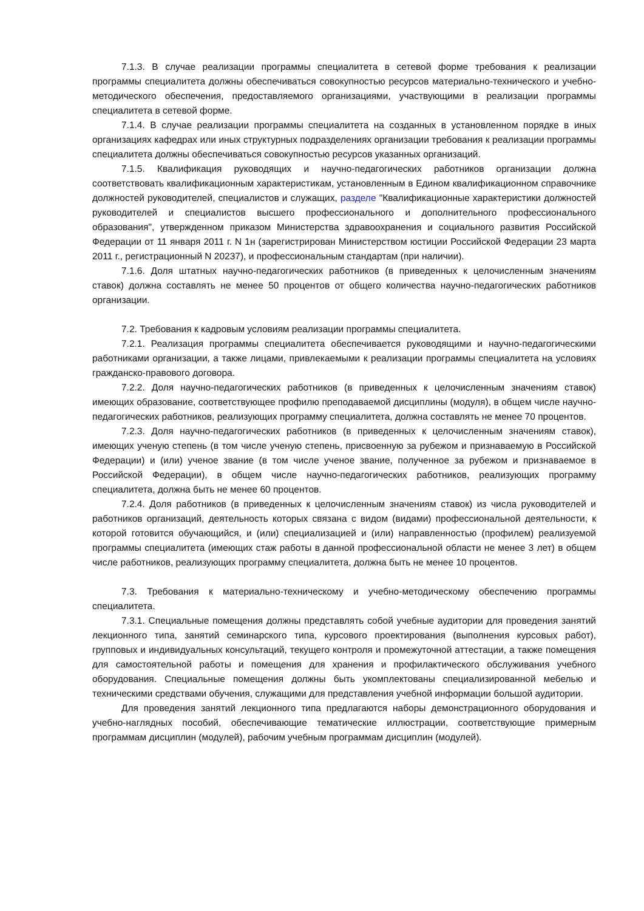7.1.3. В случае реализации программы специалитета в сетевой форме требования к реализации программы специалитета должны обеспечиваться совокупностью ресурсов материально-технического и учебно-методического обеспечения, предоставляемого организациями, участвующими в реализации программы специалитета в сетевой форме.
7.1.4. В случае реализации программы специалитета на созданных в установленном порядке в иных организациях кафедрах или иных структурных подразделениях организации требования к реализации программы специалитета должны обеспечиваться совокупностью ресурсов указанных организаций.
7.1.5. Квалификация руководящих и научно-педагогических работников организации должна соответствовать квалификационным характеристикам, установленным в Едином квалификационном справочнике должностей руководителей, специалистов и служащих, разделе "Квалификационные характеристики должностей руководителей и специалистов высшего профессионального и дополнительного профессионального образования", утвержденном приказом Министерства здравоохранения и социального развития Российской Федерации от 11 января 2011 г. N 1н (зарегистрирован Министерством юстиции Российской Федерации 23 марта 2011 г., регистрационный N 20237), и профессиональным стандартам (при наличии).
7.1.6. Доля штатных научно-педагогических работников (в приведенных к целочисленным значениям ставок) должна составлять не менее 50 процентов от общего количества научно-педагогических работников организации.
7.2. Требования к кадровым условиям реализации программы специалитета.
7.2.1. Реализация программы специалитета обеспечивается руководящими и научно-педагогическими работниками организации, а также лицами, привлекаемыми к реализации программы специалитета на условиях гражданско-правового договора.
7.2.2. Доля научно-педагогических работников (в приведенных к целочисленным значениям ставок) имеющих образование, соответствующее профилю преподаваемой дисциплины (модуля), в общем числе научно-педагогических работников, реализующих программу специалитета, должна составлять не менее 70 процентов.
7.2.3. Доля научно-педагогических работников (в приведенных к целочисленным значениям ставок), имеющих ученую степень (в том числе ученую степень, присвоенную за рубежом и признаваемую в Российской Федерации) и (или) ученое звание (в том числе ученое звание, полученное за рубежом и признаваемое в Российской Федерации), в общем числе научно-педагогических работников, реализующих программу специалитета, должна быть не менее 60 процентов.
7.2.4. Доля работников (в приведенных к целочисленным значениям ставок) из числа руководителей и работников организаций, деятельность которых связана с видом (видами) профессиональной деятельности, к которой готовится обучающийся, и (или) специализацией и (или) направленностью (профилем) реализуемой программы специалитета (имеющих стаж работы в данной профессиональной области не менее 3 лет) в общем числе работников, реализующих программу специалитета, должна быть не менее 10 процентов.
7.3. Требования к материально-техническому и учебно-методическому обеспечению программы специалитета.
7.3.1. Специальные помещения должны представлять собой учебные аудитории для проведения занятий лекционного типа, занятий семинарского типа, курсового проектирования (выполнения курсовых работ), групповых и индивидуальных консультаций, текущего контроля и промежуточной аттестации, а также помещения для самостоятельной работы и помещения для хранения и профилактического обслуживания учебного оборудования. Специальные помещения должны быть укомплектованы специализированной мебелью и техническими средствами обучения, служащими для представления учебной информации большой аудитории.
Для проведения занятий лекционного типа предлагаются наборы демонстрационного оборудования и учебно-наглядных пособий, обеспечивающие тематические иллюстрации, соответствующие примерным программам дисциплин (модулей), рабочим учебным программам дисциплин (модулей).